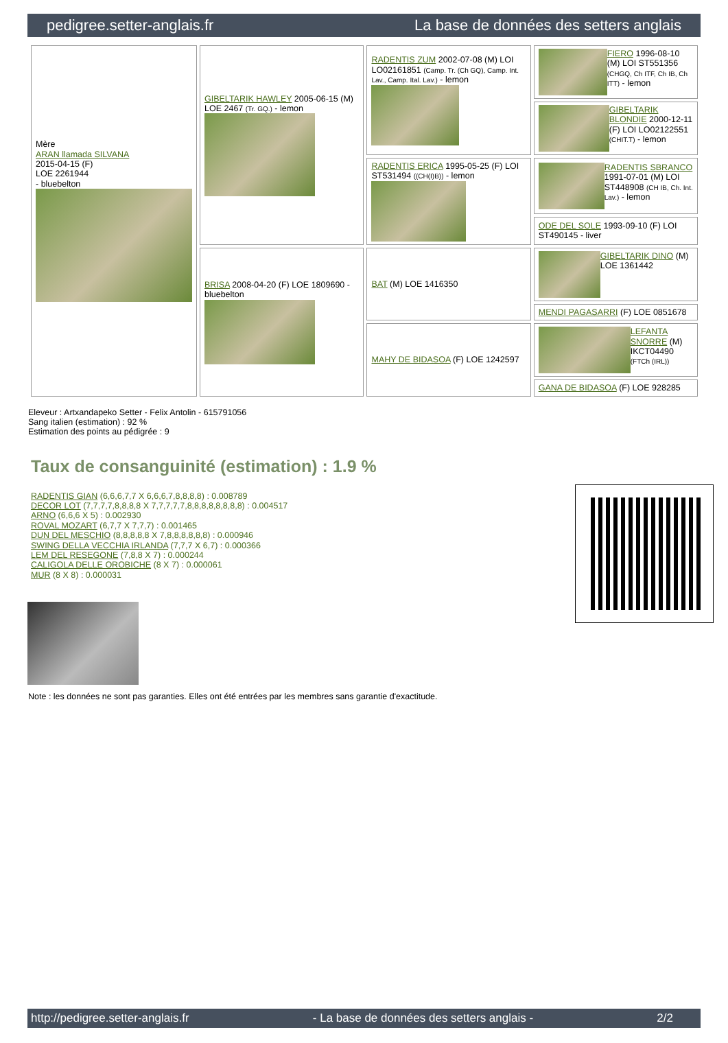pedigree.setter-anglais.fr La base de données des setters anglais
| Mère ARAN llamada SILVANA 2015-04-15 (F) LOE 2261944 - bluebelton | GIBELTARIK HAWLEY 2005-06-15 (M) LOE 2467 (Tr. GQ.) - lemon | RADENTIS ZUM 2002-07-08 (M) LOI LO02161851 (Camp. Tr. (Ch GQ), Camp. Int. Lav., Camp. Ital. Lav.) - lemon | FIERO 1996-08-10 (M) LOI ST551356 (CHGQ, Ch ITF, Ch IB, Ch ITT) - lemon |
| | | | GIBELTARIK BLONDIE 2000-12-11 (F) LOI LO02122551 (CHIT.T) - lemon |
| | | RADENTIS ERICA 1995-05-25 (F) LOI ST531494 ((CH(I)B)) - lemon | RADENTIS SBRANCO 1991-07-01 (M) LOI ST448908 (CH IB, Ch. Int. Lav.) - lemon |
| | | | ODE DEL SOLE 1993-09-10 (F) LOI ST490145 - liver |
| | BRISA 2008-04-20 (F) LOE 1809690 - bluebelton | BAT (M) LOE 1416350 | GIBELTARIK DINO (M) LOE 1361442 |
| | | | MENDI PAGASARRI (F) LOE 0851678 |
| | | MAHY DE BIDASOA (F) LOE 1242597 | LEFANTA SNORRE (M) IKCT04490 (FTCh (IRL)) |
| | | | GANA DE BIDASOA (F) LOE 928285 |
Eleveur : Artxandapeko Setter - Felix Antolin - 615791056
Sang italien (estimation) : 92 %
Estimation des points au pédigrée : 9
Taux de consanguinité (estimation) : 1.9 %
RADENTIS GIAN (6,6,6,7,7 X 6,6,6,7,8,8,8,8) : 0.008789
DECOR LOT (7,7,7,7,8,8,8,8 X 7,7,7,7,7,8,8,8,8,8,8,8,8) : 0.004517
ARNO (6,6,6 X 5) : 0.002930
ROVAL MOZART (6,7,7 X 7,7,7) : 0.001465
DUN DEL MESCHIO (8,8,8,8,8 X 7,8,8,8,8,8,8) : 0.000946
SWING DELLA VECCHIA IRLANDA (7,7,7 X 6,7) : 0.000366
LEM DEL RESEGONE (7,8,8 X 7) : 0.000244
CALIGOLA DELLE OROBICHE (8 X 7) : 0.000061
MUR (8 X 8) : 0.000031
Note : les données ne sont pas garanties. Elles ont été entrées par les membres sans garantie d'exactitude.
http://pedigree.setter-anglais.fr - La base de données des setters anglais - 2/2